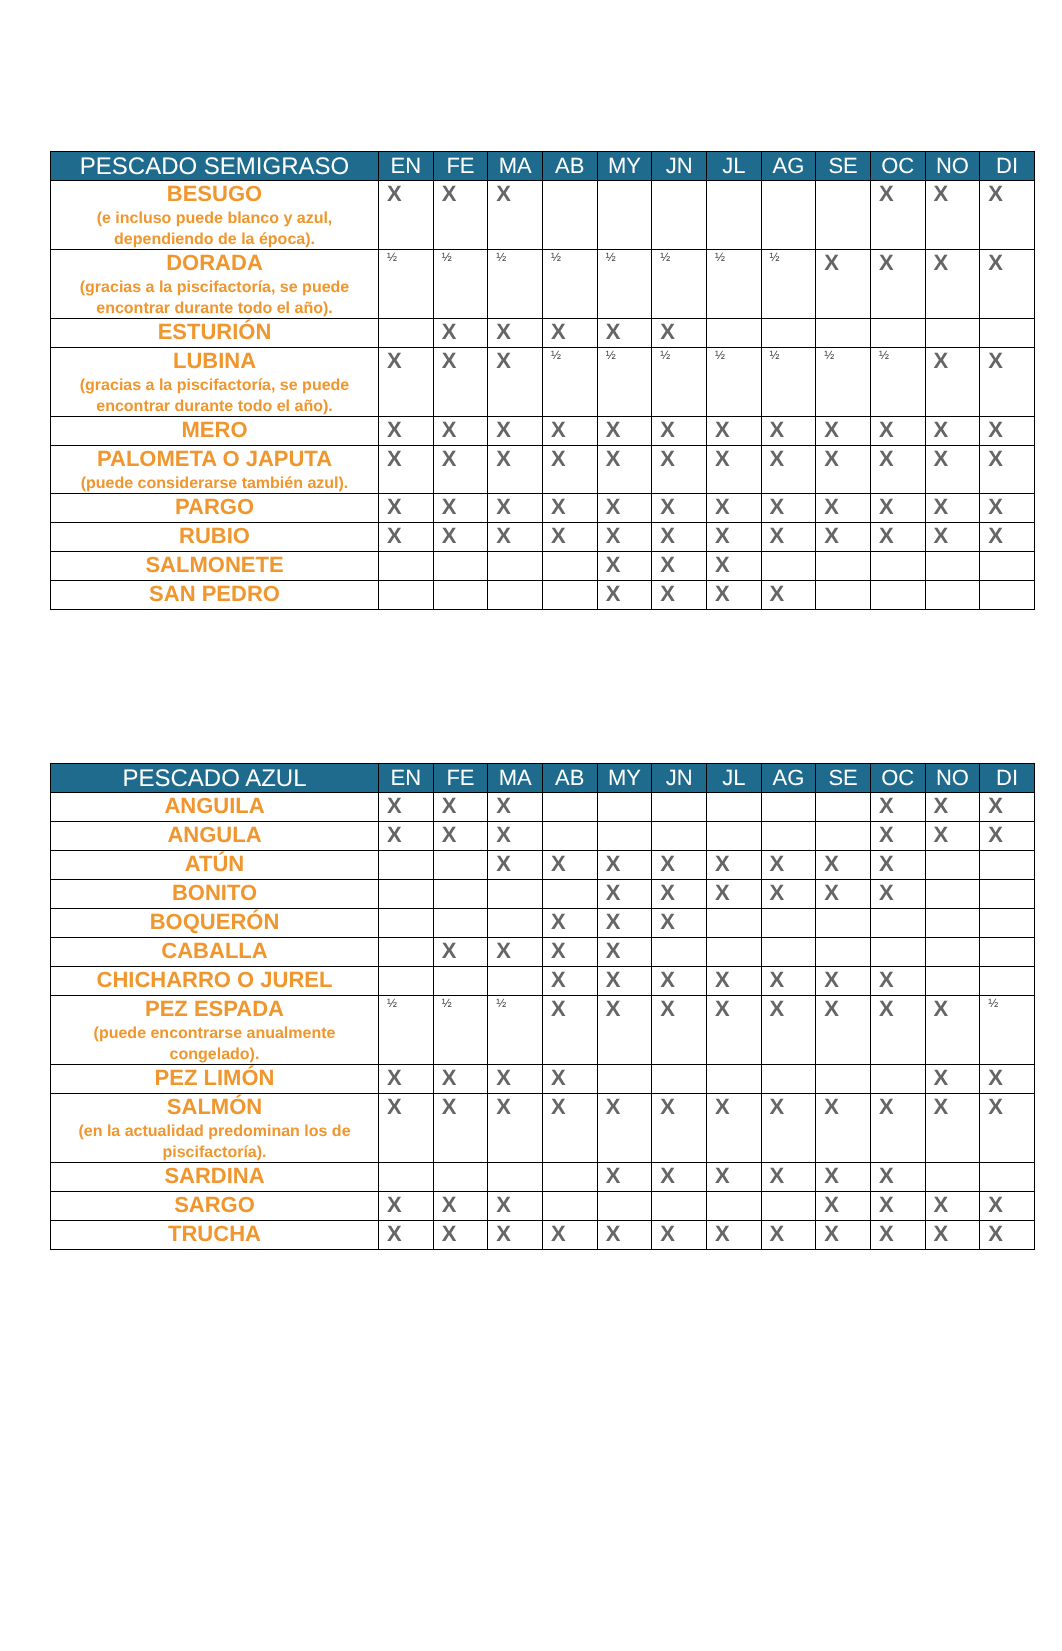| PESCADO SEMIGRASO | EN | FE | MA | AB | MY | JN | JL | AG | SE | OC | NO | DI |
| --- | --- | --- | --- | --- | --- | --- | --- | --- | --- | --- | --- | --- |
| BESUGO (e incluso puede blanco y azul, dependiendo de la época). | X | X | X | | | | | | | X | X | X |
| DORADA (gracias a la piscifactoría, se puede encontrar durante todo el año). | ½ | ½ | ½ | ½ | ½ | ½ | ½ | ½ | X | X | X | X |
| ESTURIÓN | | X | X | X | X | X | | | | | | |
| LUBINA (gracias a la piscifactoría, se puede encontrar durante todo el año). | X | X | X | ½ | ½ | ½ | ½ | ½ | ½ | ½ | X | X |
| MERO | X | X | X | X | X | X | X | X | X | X | X | X |
| PALOMETA O JAPUTA (puede considerarse también azul). | X | X | X | X | X | X | X | X | X | X | X | X |
| PARGO | X | X | X | X | X | X | X | X | X | X | X | X |
| RUBIO | X | X | X | X | X | X | X | X | X | X | X | X |
| SALMONETE | | | | | X | X | X | | | | | |
| SAN PEDRO | | | | | X | X | X | X | | | | |
| PESCADO AZUL | EN | FE | MA | AB | MY | JN | JL | AG | SE | OC | NO | DI |
| --- | --- | --- | --- | --- | --- | --- | --- | --- | --- | --- | --- | --- |
| ANGUILA | X | X | X | | | | | | | X | X | X |
| ANGULA | X | X | X | | | | | | | X | X | X |
| ATÚN | | | X | X | X | X | X | X | X | X | | |
| BONITO | | | | | X | X | X | X | X | X | | |
| BOQUERÓN | | | | X | X | X | | | | | | |
| CABALLA | | X | X | X | X | | | | | | | |
| CHICHARRO O JUREL | | | | X | X | X | X | X | X | X | | |
| PEZ ESPADA (puede encontrarse anualmente congelado). | ½ | ½ | ½ | X | X | X | X | X | X | X | X | ½ |
| PEZ LIMÓN | X | X | X | X | | | | | | | X | X |
| SALMÓN (en la actualidad predominan los de piscifactoría). | X | X | X | X | X | X | X | X | X | X | X | X |
| SARDINA | | | | | X | X | X | X | X | X | | |
| SARGO | X | X | X | | | | | | X | X | X | X |
| TRUCHA | X | X | X | X | X | X | X | X | X | X | X | X |